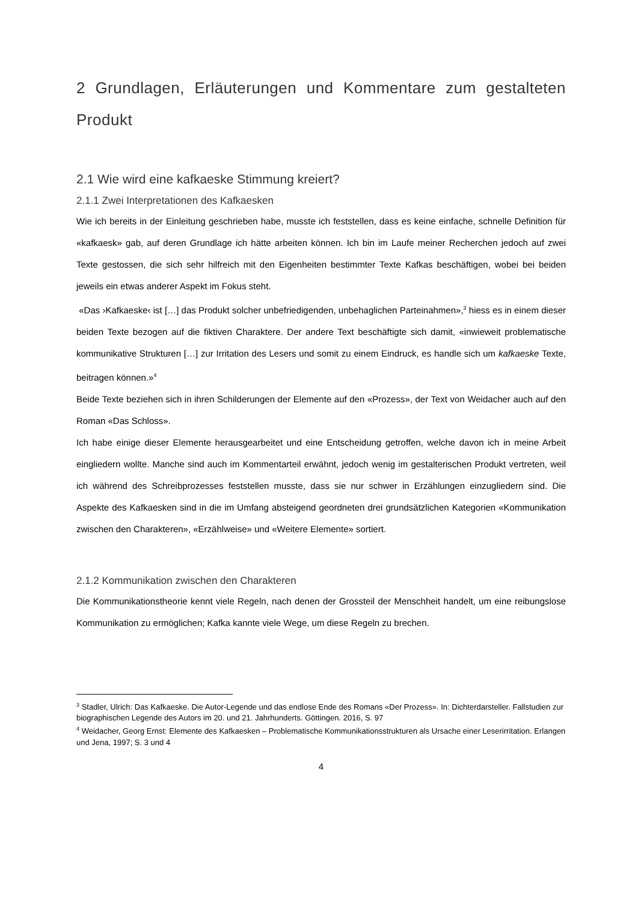2 Grundlagen, Erläuterungen und Kommentare zum gestalteten Produkt
2.1 Wie wird eine kafkaeske Stimmung kreiert?
2.1.1 Zwei Interpretationen des Kafkaesken
Wie ich bereits in der Einleitung geschrieben habe, musste ich feststellen, dass es keine einfache, schnelle Definition für «kafkaesk» gab, auf deren Grundlage ich hätte arbeiten können. Ich bin im Laufe meiner Recherchen jedoch auf zwei Texte gestossen, die sich sehr hilfreich mit den Eigenheiten bestimmter Texte Kafkas beschäftigen, wobei bei beiden jeweils ein etwas anderer Aspekt im Fokus steht.
«Das ›Kafkaeske‹ ist […] das Produkt solcher unbefriedigenden, unbehaglichen Parteinahmen»,<sup>3</sup> hiess es in einem dieser beiden Texte bezogen auf die fiktiven Charaktere. Der andere Text beschäftigte sich damit, «inwieweit problematische kommunikative Strukturen […] zur Irritation des Lesers und somit zu einem Eindruck, es handle sich um kafkaeske Texte, beitragen können.»<sup>4</sup>
Beide Texte beziehen sich in ihren Schilderungen der Elemente auf den «Prozess», der Text von Weidacher auch auf den Roman «Das Schloss».
Ich habe einige dieser Elemente herausgearbeitet und eine Entscheidung getroffen, welche davon ich in meine Arbeit eingliedern wollte. Manche sind auch im Kommentarteil erwähnt, jedoch wenig im gestalterischen Produkt vertreten, weil ich während des Schreibprozesses feststellen musste, dass sie nur schwer in Erzählungen einzugliedern sind. Die Aspekte des Kafkaesken sind in die im Umfang absteigend geordneten drei grundsätzlichen Kategorien «Kommunikation zwischen den Charakteren», «Erzählweise» und «Weitere Elemente» sortiert.
2.1.2 Kommunikation zwischen den Charakteren
Die Kommunikationstheorie kennt viele Regeln, nach denen der Grossteil der Menschheit handelt, um eine reibungslose Kommunikation zu ermöglichen; Kafka kannte viele Wege, um diese Regeln zu brechen.
<sup>3</sup> Stadler, Ulrich: Das Kafkaeske. Die Autor-Legende und das endlose Ende des Romans «Der Prozess». In: Dichterdarsteller. Fallstudien zur biographischen Legende des Autors im 20. und 21. Jahrhunderts. Göttingen. 2016, S. 97
<sup>4</sup> Weidacher, Georg Ernst: Elemente des Kafkaesken – Problematische Kommunikationsstrukturen als Ursache einer Leserirritation. Erlangen und Jena, 1997; S. 3 und 4
4